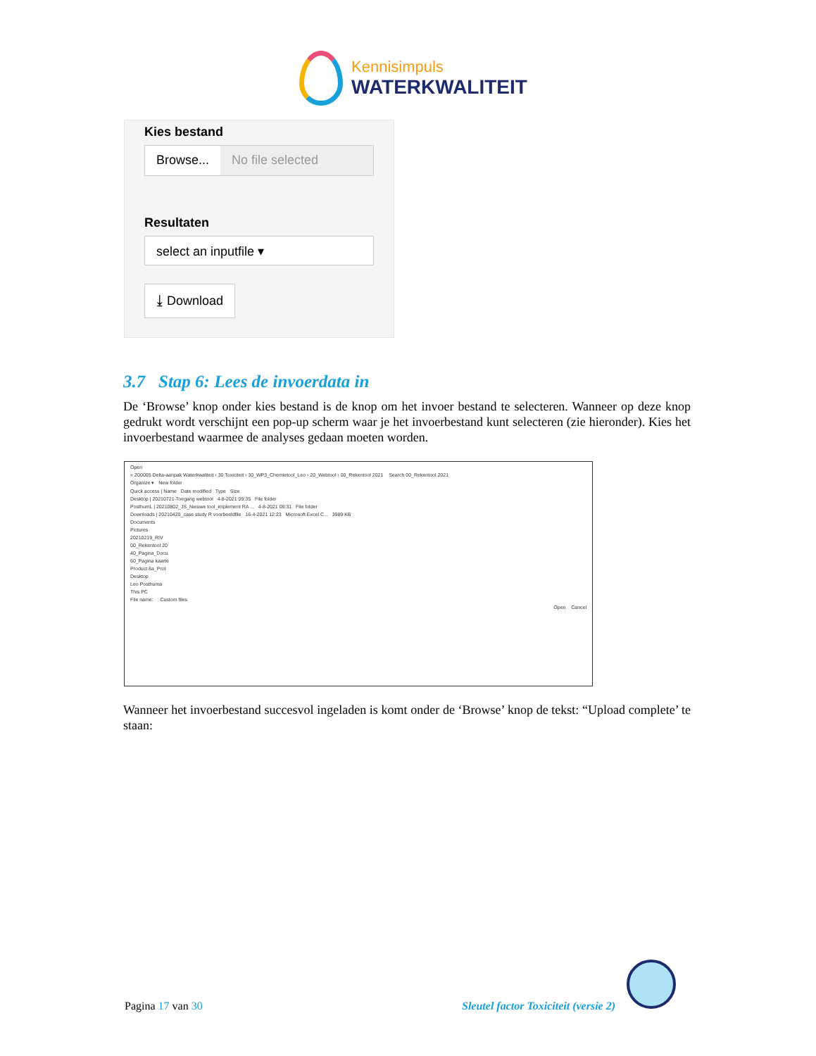Kennisimpuls
WATERKWALITEIT
Kies bestand
Browse... No file selected
Resultaten
select an inputfile ▾
⤓ Download
3.7 Stap 6: Lees de invoerdata in
De ‘Browse’ knop onder kies bestand is de knop om het invoer bestand te selecteren. Wanneer op deze knop gedrukt wordt verschijnt een pop-up scherm waar je het invoerbestand kunt selecteren (zie hieronder). Kies het invoerbestand waarmee de analyses gedaan moeten worden.
Open
« Z00005 Delta-aanpak Waterkwaliteit › 30 Toxiciteit › 30_WP3_Chemietool_Leo › 20_Webtool › 00_Rekentool 2021 Search 00_Rekentool 2021
Organize ▾ New folder
Quick access | Name Date modified Type Size
Desktop | 20210721-Toegang webtool 4-8-2021 09:35 File folder
PosthumL | 20210802_JS_Nieuwe tool_implement RA ... 4-8-2021 09:31 File folder
Downloads | 20210420_case study R voorbeeldfile 16-4-2021 12:23 Microsoft Excel C... 3989 KB
Documents
Pictures
20210219_RIV
00_Rekentool 20
40_Pagina_Docu
60_Pagina kaarte
Product 8a_Prot
Desktop
Leo Posthuma
This PC
File name: Custom files
Open Cancel
Wanneer het invoerbestand succesvol ingeladen is komt onder de ‘Browse’ knop de tekst: “Upload complete’ te staan:
Pagina 17 van 30
Sleutel factor Toxiciteit (versie 2)